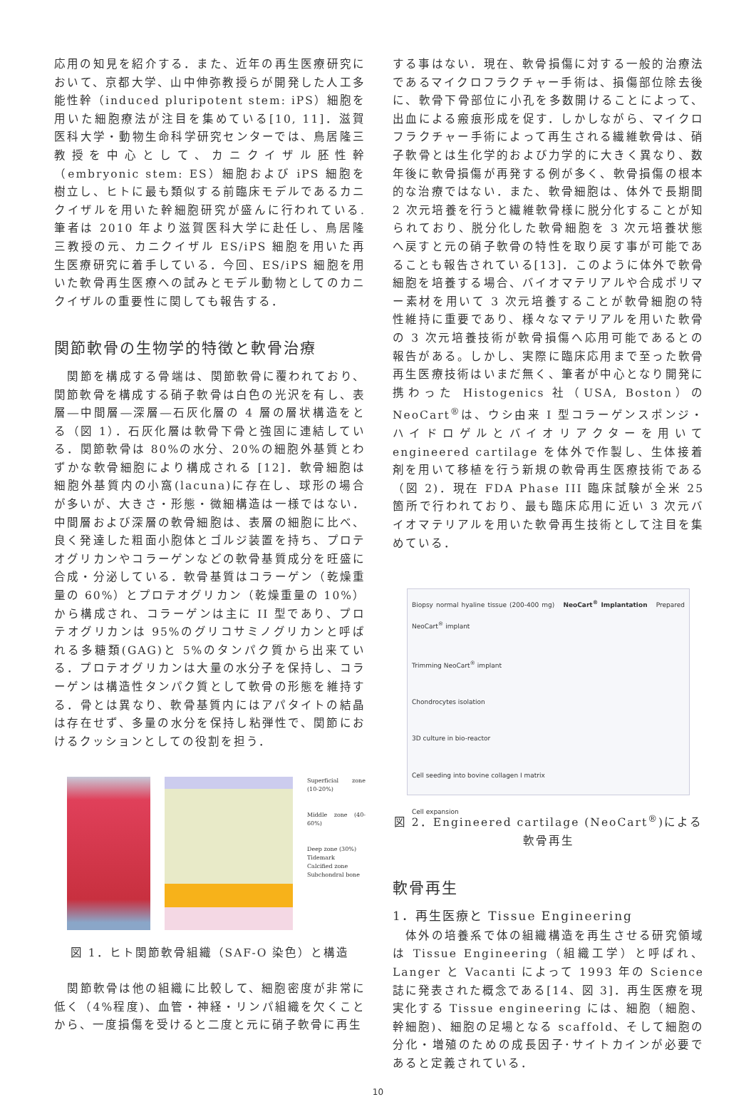応用の知見を紹介する．また、近年の再生医療研究において、京都大学、山中伸弥教授らが開発した人工多能性幹（induced pluripotent stem: iPS）細胞を用いた細胞療法が注目を集めている[10, 11]．滋賀医科大学・動物生命科学研究センターでは、鳥居隆三教授を中心として、カニクイザル胚性幹（embryonic stem: ES）細胞および iPS 細胞を樹立し、ヒトに最も類似する前臨床モデルであるカニクイザルを用いた幹細胞研究が盛んに行われている.筆者は 2010 年より滋賀医科大学に赴任し、鳥居隆三教授の元、カニクイザル ES/iPS 細胞を用いた再生医療研究に着手している．今回、ES/iPS 細胞を用いた軟骨再生医療への試みとモデル動物としてのカニクイザルの重要性に関しても報告する．
関節軟骨の生物学的特徴と軟骨治療
　関節を構成する骨端は、関節軟骨に覆われており、関節軟骨を構成する硝子軟骨は白色の光沢を有し、表層―中間層―深層―石灰化層の 4 層の層状構造をとる（図 1）．石灰化層は軟骨下骨と強固に連結している．関節軟骨は 80%の水分、20%の細胞外基質とわずかな軟骨細胞により構成される [12]．軟骨細胞は細胞外基質内の小窩(lacuna)に存在し、球形の場合が多いが、大きさ・形態・微細構造は一様ではない．中間層および深層の軟骨細胞は、表層の細胞に比べ、良く発達した粗面小胞体とゴルジ装置を持ち、プロテオグリカンやコラーゲンなどの軟骨基質成分を旺盛に合成・分泌している．軟骨基質はコラーゲン（乾燥重量の 60%）とプロテオグリカン（乾燥重量の 10%）から構成され、コラーゲンは主に II 型であり、プロテオグリカンは 95%のグリコサミノグリカンと呼ばれる多糖類(GAG)と 5%のタンパク質から出来ている．プロテオグリカンは大量の水分子を保持し、コラーゲンは構造性タンパク質として軟骨の形態を維持する．骨とは異なり、軟骨基質内にはアパタイトの結晶は存在せず、多量の水分を保持し粘弾性で、関節におけるクッションとしての役割を担う．
Superficial zone (10-20%)
Middle zone (40-60%)
Deep zone (30%)
Tidemark
Calcified zone
Subchondral bone
図 1．ヒト関節軟骨組織（SAF-O 染色）と構造
　関節軟骨は他の組織に比較して、細胞密度が非常に低く（4%程度)、血管・神経・リンパ組織を欠くことから、一度損傷を受けると二度と元に硝子軟骨に再生
する事はない．現在、軟骨損傷に対する一般的治療法であるマイクロフラクチャー手術は、損傷部位除去後に、軟骨下骨部位に小孔を多数開けることによって、出血による瘢痕形成を促す．しかしながら、マイクロフラクチャー手術によって再生される繊維軟骨は、硝子軟骨とは生化学的および力学的に大きく異なり、数年後に軟骨損傷が再発する例が多く、軟骨損傷の根本的な治療ではない．また、軟骨細胞は、体外で長期間 2 次元培養を行うと繊維軟骨様に脱分化することが知られており、脱分化した軟骨細胞を 3 次元培養状態へ戻すと元の硝子軟骨の特性を取り戻す事が可能であることも報告されている[13]．このように体外で軟骨細胞を培養する場合、バイオマテリアルや合成ポリマー素材を用いて 3 次元培養することが軟骨細胞の特性維持に重要であり、様々なマテリアルを用いた軟骨の 3 次元培養技術が軟骨損傷へ応用可能であるとの報告がある。しかし、実際に臨床応用まで至った軟骨再生医療技術はいまだ無く、筆者が中心となり開発に携わった Histogenics 社（USA, Boston）の NeoCart<sup>®</sup>は、ウシ由来 I 型コラーゲンスポンジ・ハイドロゲルとバイオリアクターを用いて engineered cartilage を体外で作製し、生体接着剤を用いて移植を行う新規の軟骨再生医療技術である（図 2)．現在 FDA Phase III 臨床試験が全米 25 箇所で行われており、最も臨床応用に近い 3 次元バイオマテリアルを用いた軟骨再生技術として注目を集めている．
Biopsy normal hyaline tissue (200-400 mg) NeoCart<sup>®</sup> Implantation Prepared NeoCart<sup>®</sup> implant
Trimming NeoCart<sup>®</sup> implant
Chondrocytes isolation
3D culture in bio-reactor
Cell seeding into bovine collagen I matrix
Cell expansion
図 2．Engineered cartilage (NeoCart<sup>®</sup>)による軟骨再生
軟骨再生
1．再生医療と Tissue Engineering
　体外の培養系で体の組織構造を再生させる研究領域は Tissue Engineering（組織工学）と呼ばれ、Langer と Vacanti によって 1993 年の Science 誌に発表された概念である[14、図 3]．再生医療を現実化する Tissue engineering には、細胞（細胞、幹細胞)、細胞の足場となる scaffold、そして細胞の分化・増殖のための成長因子･サイトカインが必要であると定義されている．
10